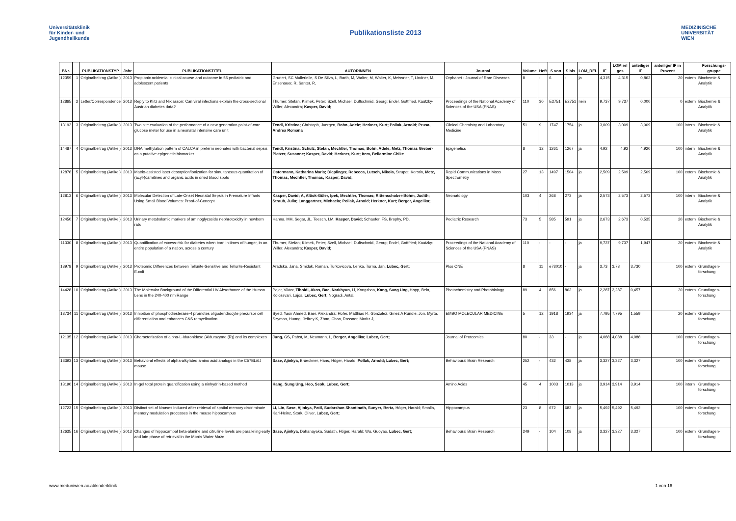Universitätsklinik
für Kinder- und
Jugendheilkunde
Publikationsliste 2013
MEDIZINISCHE
UNIVERSITÄT
WIEN
| BNr. | | PUBLIKATIONSTYP | Jahr | PUBLIKATIONSTITEL | AUTORINNEN | Journal | Volume | Heft | S von | S bis | LOM_REL | IF | LOM rel ges | anteiliger IF | anteiliger IF in Prozent | | Forschungs-gruppe |
| --- | --- | --- | --- | --- | --- | --- | --- | --- | --- | --- | --- | --- | --- | --- | --- | --- | --- |
| 12359 | 1 | Originalbeitrag (Artikel) | 2013 | Propionic acidemia: clinical course and outcome in 55 pediatric and adolescent patients | Grunert, SC Mullerleile, S De Silva, L, Barth, M, Walter, M, Walter, K, Meissner, T, Lindner, M, Ensenauer, R, Santer, R, | Orphanet - Journal of Rare Diseases | 8 | - | 6 | - | ja | 4,315 | 4,315 | 0,863 | 20 | extern | Biochemie & Analytik |
| 12865 | 2 | Letter/Correspondence | 2013 | Reply to Klitz and Niklasson: Can viral infections explain the cross-sectional Austrian diabetes data? | Thurner, Stefan, Klimek, Peter; Szell, Michael, Duftschmid, Georg; Endel, Gottfried, Kautzky-Willer, Alexandra; Kasper, David; | Proceedings of the National Academy of Sciences of the USA (PNAS) | 110 | 30 | E2751 | E2751 | nein | 9,737 | 9,737 | 0,000 | 0 | extern | Biochemie & Analytik |
| 13192 | 3 | Originalbeitrag (Artikel) | 2013 | Two site evaluation of the performance of a new generation point-of-care glucose meter for use in a neonatal intensive care unit | Tendl, Kristina; Christoph, Juergen, Bohn, Adele; Herkner, Kurt; Pollak, Arnold; Prusa, Andrea Romana | Clinical Chemistry and Laboratory Medicine | 51 | 9 | 1747 | 1754 | ja | 3,009 | 3,009 | 3,009 | 100 | intern | Biochemie & Analytik |
| 14487 | 4 | Originalbeitrag (Artikel) | 2013 | DNA methylation pattern of CALCA in preterm neonates with bacterial sepsis as a putative epigenetic biomarker | Tendl, Kristina; Schulz, Stefan, Mechtler, Thomas; Bohn, Adele; Metz, Thomas Greber-Platzer, Susanne; Kasper, David; Herkner, Kurt; Item, Bellarmine Chike | Epigenetics | 8 | 12 | 1261 | 1267 | ja | 4,92 | 4,92 | 4,920 | 100 | intern | Biochemie & Analytik |
| 12876 | 5 | Originalbeitrag (Artikel) | 2013 | Matrix-assisted laser desorption/ionization for simultaneous quantitation of (acyl-)carnitines and organic acids in dried blood spots | Ostermann, Katharina Maria; Dieplinger, Rebecca, Lutsch, Nikola, Strupat, Kerstin, Metz, Thomas, Mechtler, Thomas; Kasper, David; | Rapid Communications in Mass Spectrometry | 27 | 13 | 1497 | 1504 | ja | 2,509 | 2,509 | 2,509 | 100 | extern | Biochemie & Analytik |
| 12813 | 6 | Originalbeitrag (Artikel) | 2013 | Molecular Detection of Late-Onset Neonatal Sepsis in Premature Infants Using Small Blood Volumes: Proof-of-Concept | Kasper, David; A, Altiok-Güler, Ipek, Mechtler, Thomas; Rittenschober-Böhm, Judith; Straub, Julia; Langgartner, Michaela; Pollak, Arnold; Herkner, Kurt; Berger, Angelika; | Neonatology | 103 | 4 | 268 | 273 | ja | 2,573 | 2,573 | 2,573 | 100 | intern | Biochemie & Analytik |
| 12450 | 7 | Originalbeitrag (Artikel) | 2013 | Urinary metabolomic markers of aminoglycoside nephrotoxicity in newborn rats | Hanna, MH, Segar, JL, Teesch, LM, Kasper, David; Schaefer, FS, Brophy, PD, | Pediatric Research | 73 | 5 | 585 | 591 | ja | 2,673 | 2,673 | 0,535 | 20 | extern | Biochemie & Analytik |
| 11330 | 8 | Originalbeitrag (Artikel) | 2013 | Quantification of excess-risk for diabetes when born in times of hunger, in an entire population of a nation, across a century | Thurner, Stefan; Klimek, Peter; Szell, Michael; Duftschmid, Georg; Endel, Gottfried; Kautzky-Willer, Alexandra; Kasper, David; | Proceedings of the National Academy of Sciences of the USA (PNAS) | 110 | - | - | - | ja | 9,737 | 9,737 | 1,947 | 20 | extern | Biochemie & Analytik |
| 13978 | 9 | Originalbeitrag (Artikel) | 2013 | Proteomic Differences between Tellurite-Sensitive and Tellurite-Resistant E.coli | Aradska, Jana, Smidak, Roman, Turkovicova, Lenka, Turna, Jan, Lubec, Gert; | Plos ONE | 8 | 11 | e78010 | - | ja | 3,73 | 3,73 | 3,730 | 100 | extern | Grundlagen-forschung |
| 14428 | 10 | Originalbeitrag (Artikel) | 2013 | The Molecular Background of the Differential UV Absorbance of the Human Lens in the 240-400 nm Range | Pajer, Viktor, Tiboldi, Akos, Bae, Narkhyun, Li, Kongzhao, Kang, Sung Ung, Hopp, Bela, Kolozsvari, Lajos, Lubec, Gert; Nogradi, Antal, | Photochemistry and Photobiology | 89 | 4 | 856 | 863 | ja | 2,287 | 2,287 | 0,457 | 20 | extern | Grundlagen-forschung |
| 13734 | 11 | Originalbeitrag (Artikel) | 2013 | Inhibition of phosphodiesterase-4 promotes oligodendrocyte precursor cell differentiation and enhances CNS remyelination | Syed, Yasir Ahmed, Baer, Alexandra; Hofer, Matthias P., Gonzalez, Ginez A Rundle, Jon, Myrta, Szymon, Huang, Jeffrey K, Zhao, Chao, Rossner, Moritz J, | EMBO MOLECULAR MEDICINE | 5 | 12 | 1918 | 1934 | ja | 7,795 | 7,795 | 1,559 | 20 | extern | Grundlagen-forschung |
| 12135 | 12 | Originalbeitrag (Artikel) | 2013 | Characterization of alpha-L-Iduronidase (Aldurazyme (R)) and its complexes | Jung, GS, Pabst, M, Neumann, L, Berger, Angelika; Lubec, Gert; | Journal of Proteomics | 80 | - | 33 | - | ja | 4,088 | 4,088 | 4,088 | 100 | extern | Grundlagen-forschung |
| 13393 | 13 | Originalbeitrag (Artikel) | 2013 | Behavioral effects of alpha-alkylated amino acid analogs in the C57BL/6J mouse | Sase, Ajinkya, Brueckner, Hans, Höger, Harald; Pollak, Arnold; Lubec, Gert; | Behavioural Brain Research | 252 | - | 432 | 438 | ja | 3,327 | 3,327 | 3,327 | 100 | extern | Grundlagen-forschung |
| 13190 | 14 | Originalbeitrag (Artikel) | 2013 | In-gel total protein quantification using a ninhydrin-based method | Kang, Sung Ung, Heo, Seok, Lubec, Gert; | Amino Acids | 45 | 4 | 1003 | 1013 | ja | 3,914 | 3,914 | 3,914 | 100 | intern | Grundlagen-forschung |
| 12723 | 15 | Originalbeitrag (Artikel) | 2013 | Distinct set of kinases induced after retrieval of spatial memory discriminate memory modulation processes in the mouse hippocampus | Li, Lin, Sase, Ajinkya, Patil, Sudarshan Shantinath, Sunyer, Berta, Höger, Harald; Smalla, Karl-Heinz, Stork, Oliver, L ubec, Gert; | Hippocampus | 23 | 8 | 672 | 683 | ja | 5,492 | 5,492 | 5,492 | 100 | extern | Grundlagen-forschung |
| 12635 | 16 | Originalbeitrag (Artikel) | 2013 | Changes of hippocampal beta-alanine and citrulline levels are paralleling early and late phase of retrieval in the Morris Water Maze | Sase, Ajinkya, Dahanayaka, Sudath, Höger, Harald; Wu, Guoyao, Lubec, Gert; | Behavioural Brain Research | 249 | - | 104 | 108 | ja | 3,327 | 3,327 | 3,327 | 100 | extern | Grundlagen-forschung |
www.meduniwien.ac.at/kinderklinik 1 von 16